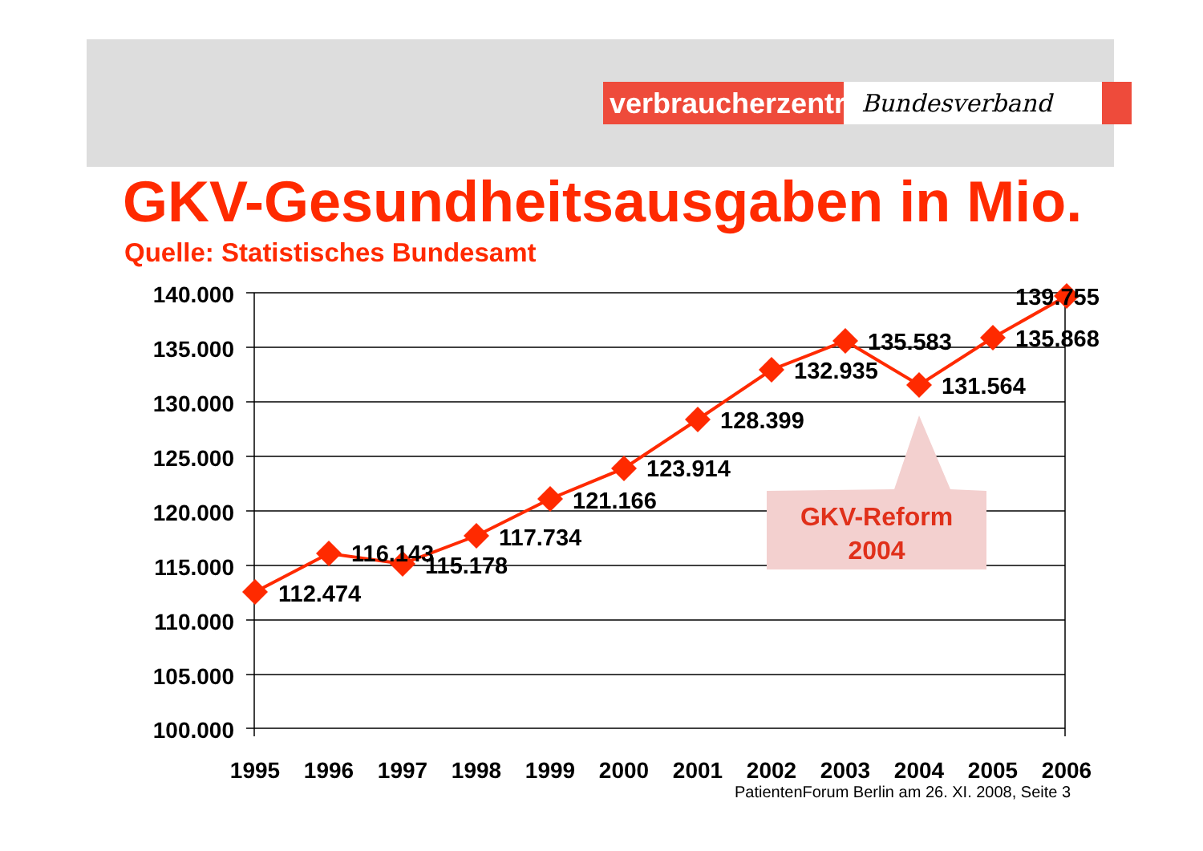verbraucherzentrale
Bundesverband
GKV-Gesundheitsausgaben in Mio.
Quelle: Statistisches Bundesamt
140.000
135.000
130.000
125.000
120.000
115.000
110.000
105.000
100.000
1995
1996
1997
1998
1999
2000
2001
2002
2003
2004
2005
2006
112.474
116.143
115.178
117.734
121.166
123.914
128.399
132.935
135.583
131.564
135.868
139.755
GKV-Reform
2004
PatientenForum Berlin am 26. XI. 2008, Seite 3